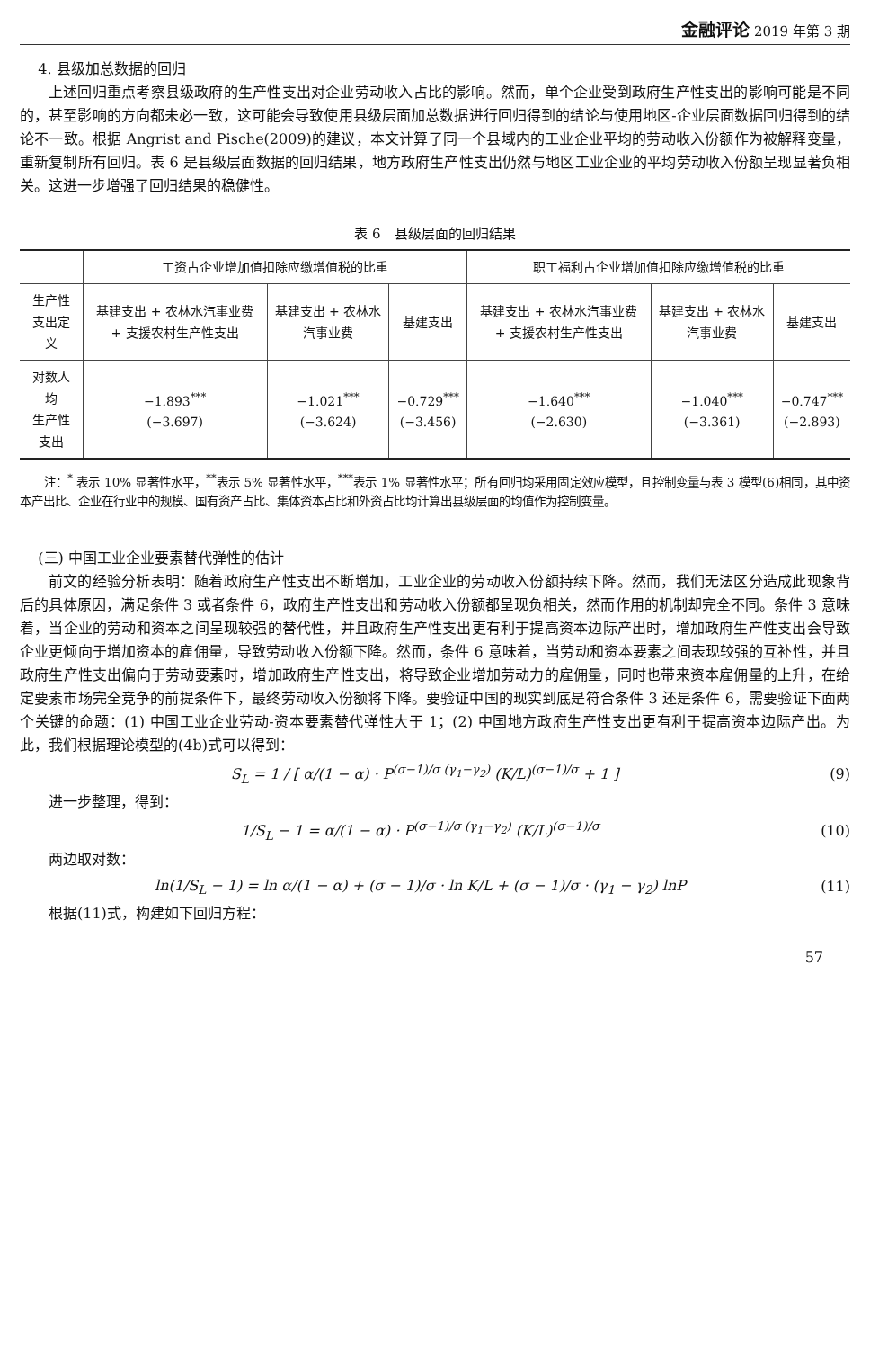金融评论 2019 年第 3 期
4. 县级加总数据的回归
上述回归重点考察县级政府的生产性支出对企业劳动收入占比的影响。然而，单个企业受到政府生产性支出的影响可能是不同的，甚至影响的方向都未必一致，这可能会导致使用县级层面加总数据进行回归得到的结论与使用地区-企业层面数据回归得到的结论不一致。根据 Angrist and Pische(2009)的建议，本文计算了同一个县域内的工业企业平均的劳动收入份额作为被解释变量，重新复制所有回归。表 6 是县级层面数据的回归结果，地方政府生产性支出仍然与地区工业企业的平均劳动收入份额呈现显著负相关。这进一步增强了回归结果的稳健性。
表 6　县级层面的回归结果
| | 工资占企业增加值扣除应缴增值税的比重 | | | 职工福利占企业增加值扣除应缴增值税的比重 | | |
| --- | --- | --- | --- | --- | --- | --- |
| 生产性支出定义 | 基建支出 + 农林水汽事业费 + 支援农村生产性支出 | 基建支出 + 农林水汽事业费 | 基建支出 | 基建支出 + 农林水汽事业费 + 支援农村生产性支出 | 基建支出 + 农林水汽事业费 | 基建支出 |
| 对数人均 生产性支出 | −1.893<sup>***</sup> (−3.697) | −1.021<sup>***</sup> (−3.624) | −0.729<sup>***</sup> (−3.456) | −1.640<sup>***</sup> (−2.630) | −1.040<sup>***</sup> (−3.361) | −0.747<sup>***</sup> (−2.893) |
注：<sup>*</sup> 表示 10% 显著性水平，<sup>**</sup>表示 5% 显著性水平，<sup>***</sup>表示 1% 显著性水平；所有回归均采用固定效应模型，且控制变量与表 3 模型(6)相同，其中资本产出比、企业在行业中的规模、国有资产占比、集体资本占比和外资占比均计算出县级层面的均值作为控制变量。
(三) 中国工业企业要素替代弹性的估计
前文的经验分析表明：随着政府生产性支出不断增加，工业企业的劳动收入份额持续下降。然而，我们无法区分造成此现象背后的具体原因，满足条件 3 或者条件 6，政府生产性支出和劳动收入份额都呈现负相关，然而作用的机制却完全不同。条件 3 意味着，当企业的劳动和资本之间呈现较强的替代性，并且政府生产性支出更有利于提高资本边际产出时，增加政府生产性支出会导致企业更倾向于增加资本的雇佣量，导致劳动收入份额下降。然而，条件 6 意味着，当劳动和资本要素之间表现较强的互补性，并且政府生产性支出偏向于劳动要素时，增加政府生产性支出，将导致企业增加劳动力的雇佣量，同时也带来资本雇佣量的上升，在给定要素市场完全竞争的前提条件下，最终劳动收入份额将下降。要验证中国的现实到底是符合条件 3 还是条件 6，需要验证下面两个关键的命题：(1) 中国工业企业劳动-资本要素替代弹性大于 1；(2) 中国地方政府生产性支出更有利于提高资本边际产出。为此，我们根据理论模型的(4b)式可以得到：
S<sub>L</sub> = 1 / [ α/(1 − α) · P<sup>(σ−1)/σ (γ<sub>1</sub>−γ<sub>2</sub>)</sup> (K/L)<sup>(σ−1)/σ</sup> + 1 ] (9)
进一步整理，得到：
1/S<sub>L</sub> − 1 = α/(1 − α) · P<sup>(σ−1)/σ (γ<sub>1</sub>−γ<sub>2</sub>)</sup> (K/L)<sup>(σ−1)/σ</sup> (10)
两边取对数：
ln(1/S<sub>L</sub> − 1) = ln α/(1 − α) + (σ − 1)/σ · ln K/L + (σ − 1)/σ · (γ<sub>1</sub> − γ<sub>2</sub>) lnP (11)
根据(11)式，构建如下回归方程：
57